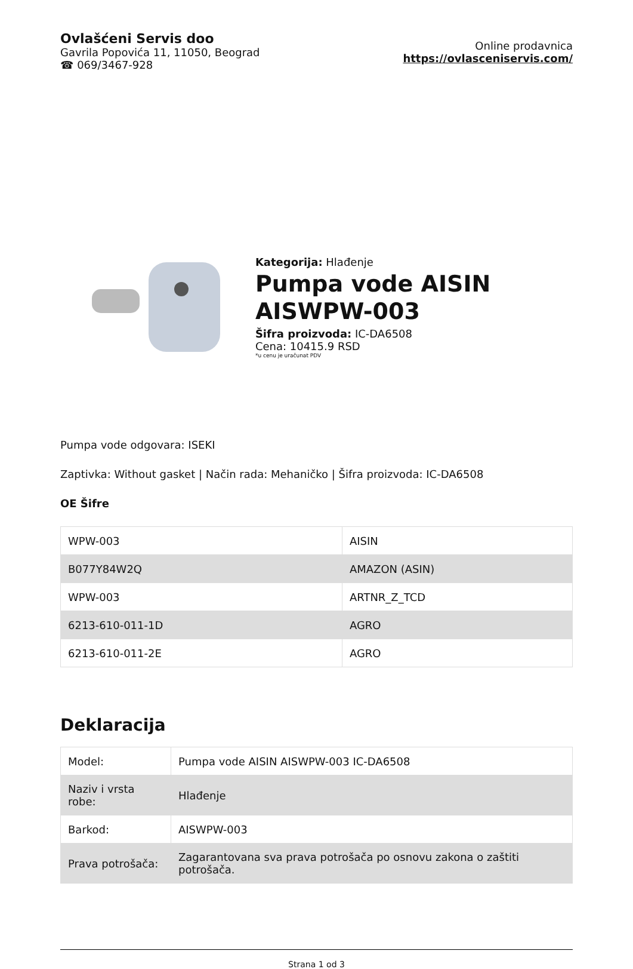Ovlašćeni Servis doo
Gavrila Popovića 11, 11050, Beograd
☎ 069/3467-928
Online prodavnica
https://ovlasceniservis.com/
Kategorija: Hlađenje
Pumpa vode AISIN AISWPW-003
Šifra proizvoda: IC-DA6508
Cena: 10415.9 RSD
*u cenu je uračunat PDV
Pumpa vode odgovara: ISEKI
Zaptivka: Without gasket | Način rada: Mehaničko | Šifra proizvoda: IC-DA6508
OE Šifre
| WPW-003 | AISIN |
| B077Y84W2Q | AMAZON (ASIN) |
| WPW-003 | ARTNR_Z_TCD |
| 6213-610-011-1D | AGRO |
| 6213-610-011-2E | AGRO |
Deklaracija
| Model: | Pumpa vode AISIN AISWPW-003 IC-DA6508 |
| Naziv i vrsta robe: | Hlađenje |
| Barkod: | AISWPW-003 |
| Prava potrošača: | Zagarantovana sva prava potrošača po osnovu zakona o zaštiti potrošača. |
Strana 1 od 3